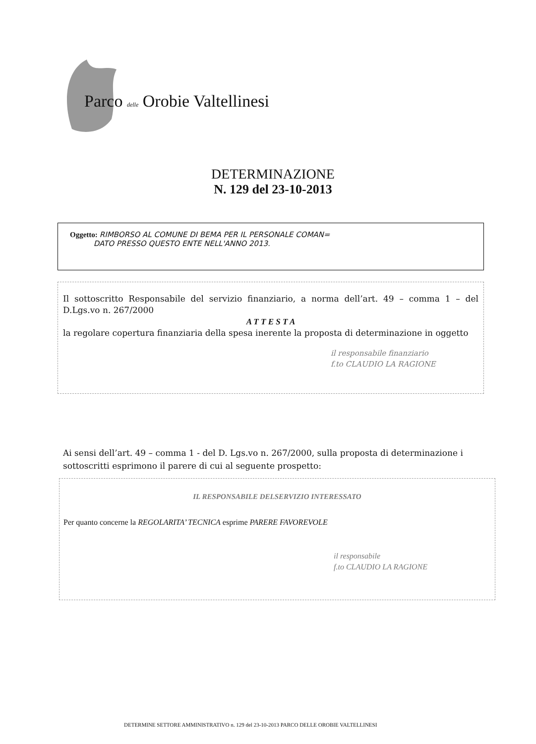Parco delle Orobie Valtellinesi
DETERMINAZIONE
N. 129 del 23-10-2013
Oggetto: RIMBORSO AL COMUNE DI BEMA PER IL PERSONALE COMAN=
DATO PRESSO QUESTO ENTE NELL'ANNO 2013.
Il sottoscritto Responsabile del servizio finanziario, a norma dell’art. 49 – comma 1 – del D.Lgs.vo n. 267/2000
A T T E S T A
la regolare copertura finanziaria della spesa inerente la proposta di determinazione in oggetto
il responsabile finanziario
f.to CLAUDIO LA RAGIONE
Ai sensi dell’art. 49 – comma 1 - del D. Lgs.vo n. 267/2000, sulla proposta di determinazione i sottoscritti esprimono il parere di cui al seguente prospetto:
IL RESPONSABILE DELSERVIZIO INTERESSATO
Per quanto concerne la REGOLARITA’ TECNICA esprime PARERE FAVOREVOLE
il responsabile
f.to CLAUDIO LA RAGIONE
DETERMINE SETTORE AMMINISTRATIVO n. 129 del 23-10-2013 PARCO DELLE OROBIE VALTELLINESI